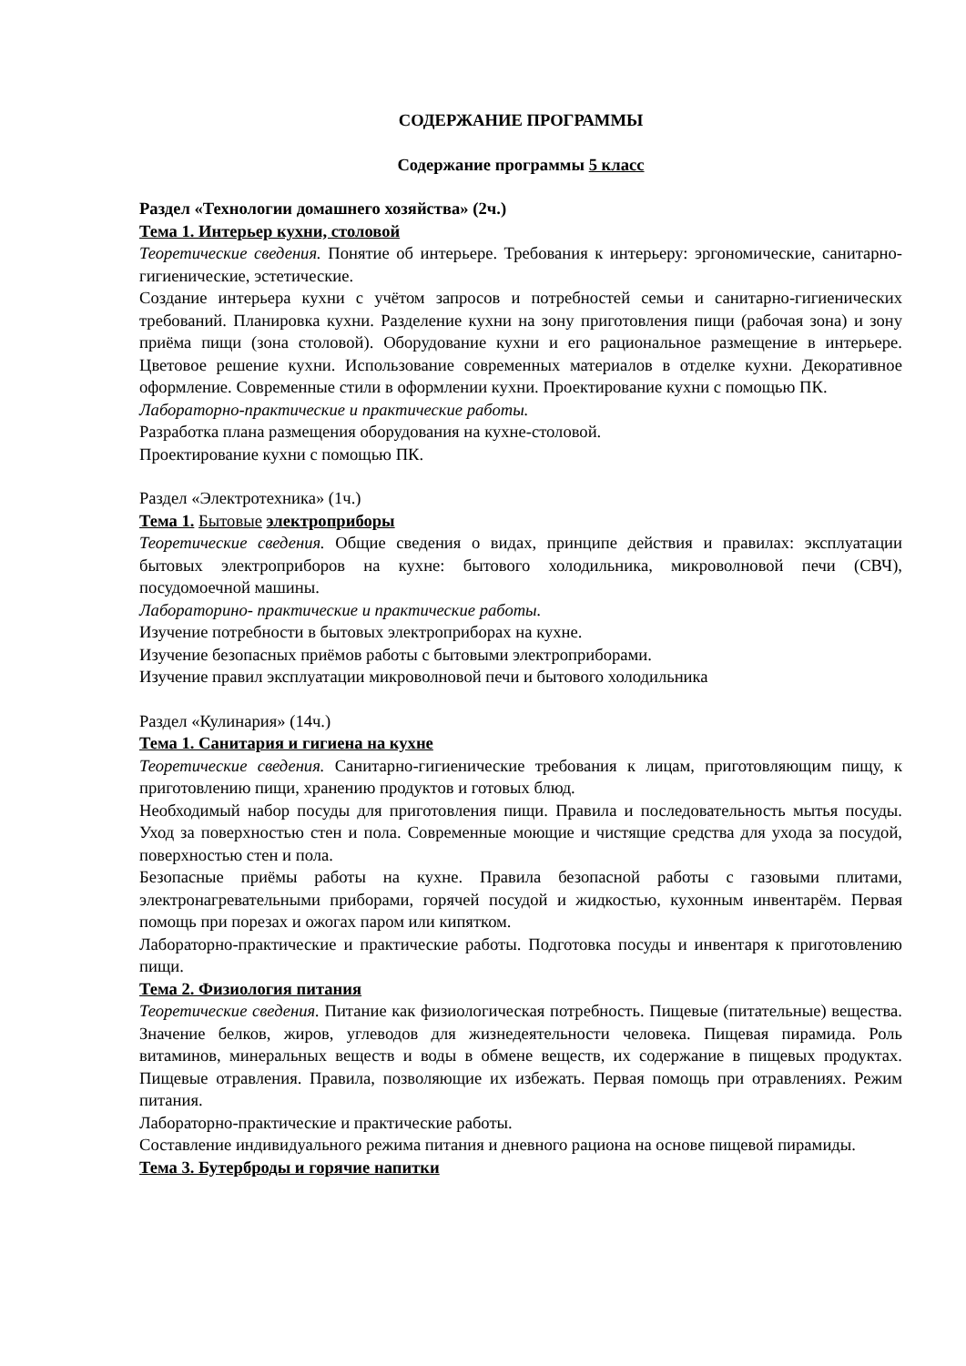СОДЕРЖАНИЕ ПРОГРАММЫ
Содержание программы 5 класс
Раздел «Технологии домашнего хозяйства» (2ч.)
Тема 1. Интерьер кухни, столовой
Теоретические сведения. Понятие об интерьере. Требования к интерьеру: эргономические, санитарно-гигиенические, эстетические.
Создание интерьера кухни с учётом запросов и потребностей семьи и санитарно-гигиенических требований. Планировка кухни. Разделение кухни на зону приготовления пищи (рабочая зона) и зону приёма пищи (зона столовой). Оборудование кухни и его рациональное размещение в интерьере. Цветовое решение кухни. Использование современных материалов в отделке кухни. Декоративное оформление. Современные стили в оформлении кухни. Проектирование кухни с помощью ПК.
Лабораторно-практические и практические работы.
Разработка плана размещения оборудования на кухне-столовой.
Проектирование кухни с помощью ПК.
Раздел «Электротехника» (1ч.)
Тема 1. Бытовые электроприборы
Теоретические сведения. Общие сведения о видах, принципе действия и правилах: эксплуатации бытовых электроприборов на кухне: бытового холодильника, микроволновой печи (СВЧ), посудомоечной машины.
Лабораторино- практические и практические работы.
Изучение потребности в бытовых электроприборах на кухне.
Изучение безопасных приёмов работы с бытовыми электроприборами.
Изучение правил эксплуатации микроволновой печи и бытового холодильника
Раздел «Кулинария» (14ч.)
Тема 1. Санитария и гигиена на кухне
Теоретические сведения. Санитарно-гигиенические требования к лицам, приготовляющим пищу, к приготовлению пищи, хранению продуктов и готовых блюд.
Необходимый набор посуды для приготовления пищи. Правила и последовательность мытья посуды. Уход за поверхностью стен и пола. Современные моющие и чистящие средства для ухода за посудой, поверхностью стен и пола.
Безопасные приёмы работы на кухне. Правила безопасной работы с газовыми плитами, электронагревательными приборами, горячей посудой и жидкостью, кухонным инвентарём. Первая помощь при порезах и ожогах паром или кипятком.
Лабораторно-практические и практические работы. Подготовка посуды и инвентаря к приготовлению пищи.
Тема 2. Физиология питания
Теоретические сведения. Питание как физиологическая потребность. Пищевые (питательные) вещества. Значение белков, жиров, углеводов для жизнедеятельности человека. Пищевая пирамида. Роль витаминов, минеральных веществ и воды в обмене веществ, их содержание в пищевых продуктах. Пищевые отравления. Правила, позволяющие их избежать. Первая помощь при отравлениях. Режим питания.
Лабораторно-практические и практические работы.
Составление индивидуального режима питания и дневного рациона на основе пищевой пирамиды.
Тема 3. Бутерброды и горячие напитки